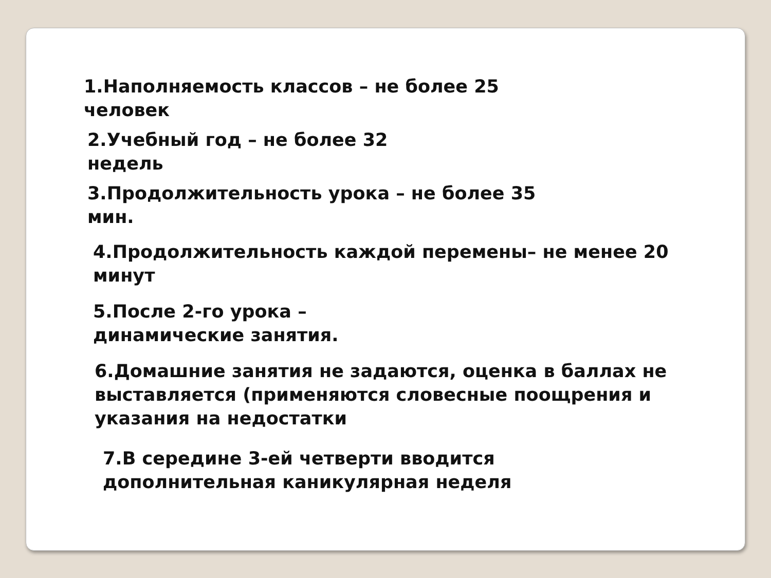1.Наполняемость классов – не более 25 человек
2.Учебный год – не более 32 недель
3.Продолжительность урока – не более 35 мин.
4.Продолжительность каждой перемены– не менее 20 минут
5.После 2-го урока – динамические занятия.
6.Домашние занятия не задаются, оценка в баллах не выставляется (применяются словесные поощрения и указания на недостатки
7.В середине 3-ей четверти вводится дополнительная каникулярная неделя